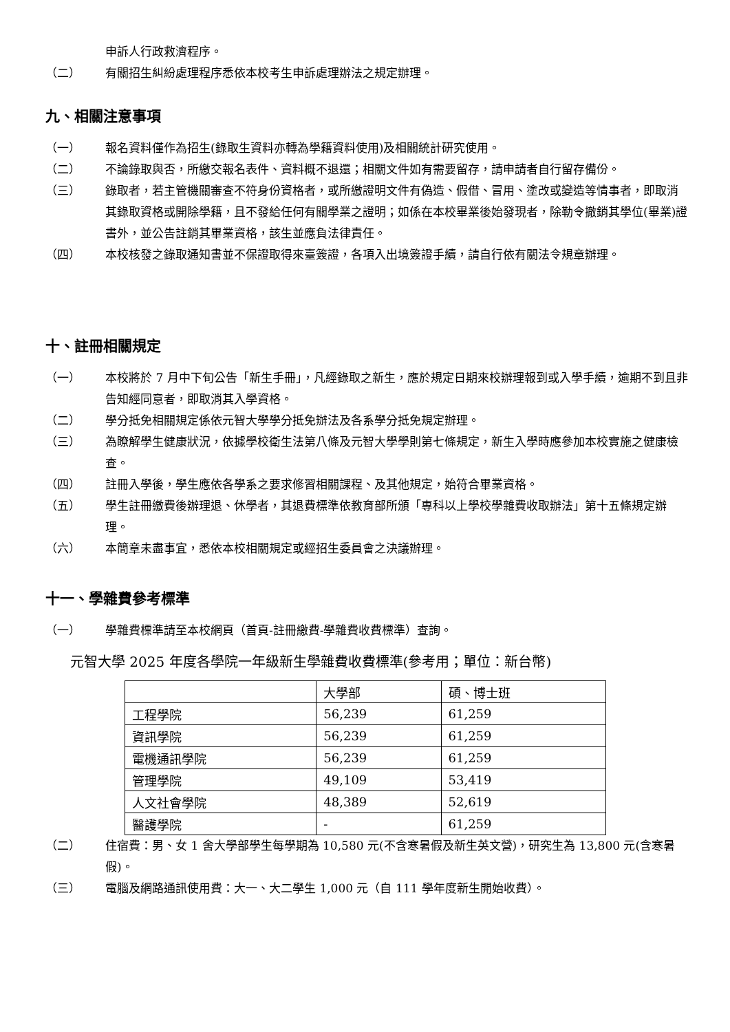申訴人行政救濟程序。
（二） 有關招生糾紛處理程序悉依本校考生申訴處理辦法之規定辦理。
九、相關注意事項
（一） 報名資料僅作為招生(錄取生資料亦轉為學籍資料使用)及相關統計研究使用。
（二） 不論錄取與否，所繳交報名表件、資料概不退還；相關文件如有需要留存，請申請者自行留存備份。
（三） 錄取者，若主管機關審查不符身份資格者，或所繳證明文件有偽造、假借、冒用、塗改或變造等情事者，即取消其錄取資格或開除學籍，且不發給任何有關學業之證明；如係在本校畢業後始發現者，除勒令撤銷其學位(畢業)證書外，並公告註銷其畢業資格，該生並應負法律責任。
（四） 本校核發之錄取通知書並不保證取得來臺簽證，各項入出境簽證手續，請自行依有關法令規章辦理。
十、註冊相關規定
（一） 本校將於 7 月中下旬公告「新生手冊」，凡經錄取之新生，應於規定日期來校辦理報到或入學手續，逾期不到且非告知經同意者，即取消其入學資格。
（二） 學分抵免相關規定係依元智大學學分抵免辦法及各系學分抵免規定辦理。
（三） 為瞭解學生健康狀況，依據學校衛生法第八條及元智大學學則第七條規定，新生入學時應參加本校實施之健康檢查。
（四） 註冊入學後，學生應依各學系之要求修習相關課程、及其他規定，始符合畢業資格。
（五） 學生註冊繳費後辦理退、休學者，其退費標準依教育部所頒「專科以上學校學雜費收取辦法」第十五條規定辦理。
（六） 本簡章未盡事宜，悉依本校相關規定或經招生委員會之決議辦理。
十一、學雜費參考標準
（一） 學雜費標準請至本校網頁（首頁-註冊繳費-學雜費收費標準）查詢。
元智大學 2025 年度各學院一年級新生學雜費收費標準(參考用；單位：新台幣)
| | 大學部 | 碩、博士班 |
| 工程學院 | 56,239 | 61,259 |
| 資訊學院 | 56,239 | 61,259 |
| 電機通訊學院 | 56,239 | 61,259 |
| 管理學院 | 49,109 | 53,419 |
| 人文社會學院 | 48,389 | 52,619 |
| 醫護學院 | - | 61,259 |
（二） 住宿費：男、女 1 舍大學部學生每學期為 10,580 元(不含寒暑假及新生英文營)，研究生為 13,800 元(含寒暑假)。
（三） 電腦及網路通訊使用費：大一、大二學生 1,000 元（自 111 學年度新生開始收費）。